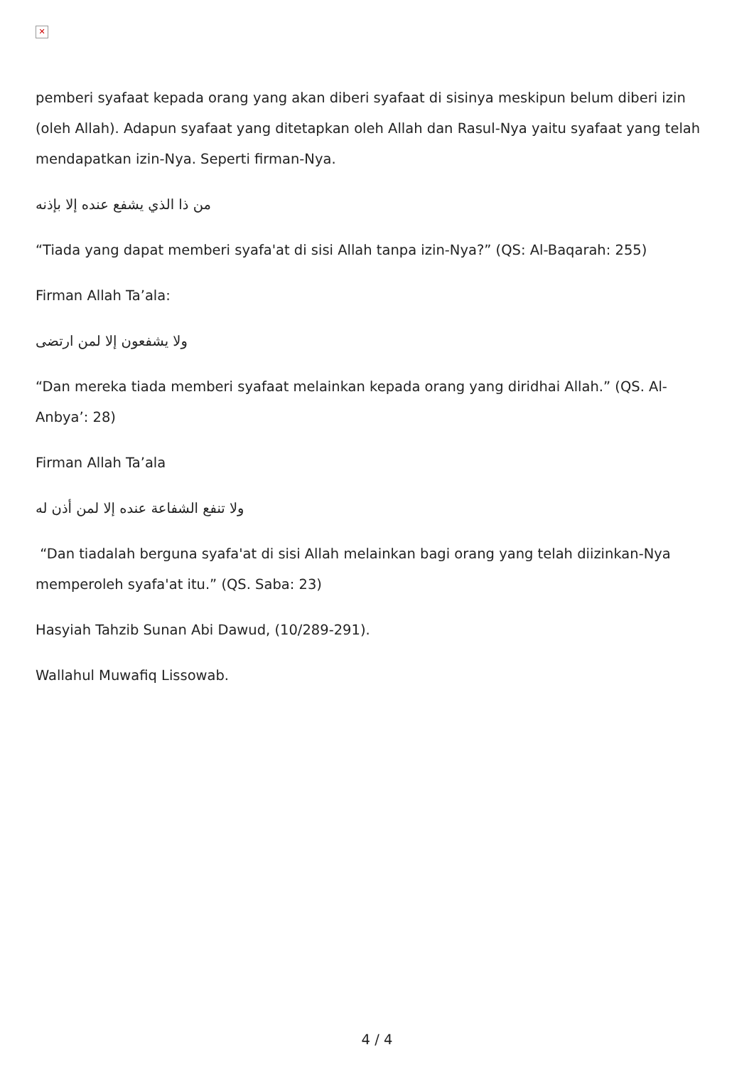✕
pemberi syafaat kepada orang yang akan diberi syafaat di sisinya meskipun belum diberi izin (oleh Allah). Adapun syafaat yang ditetapkan oleh Allah dan Rasul-Nya yaitu syafaat yang telah mendapatkan izin-Nya. Seperti firman-Nya.
من ذا الذي يشفع عنده إلا بإذنه
“Tiada yang dapat memberi syafa'at di sisi Allah tanpa izin-Nya?” (QS: Al-Baqarah: 255)
Firman Allah Ta’ala:
ولا يشفعون إلا لمن ارتضى
“Dan mereka tiada memberi syafaat melainkan kepada orang yang diridhai Allah.” (QS. Al-Anbya’: 28)
Firman Allah Ta’ala
ولا تنفع الشفاعة عنده إلا لمن أذن له
“Dan tiadalah berguna syafa'at di sisi Allah melainkan bagi orang yang telah diizinkan-Nya memperoleh syafa'at itu.” (QS. Saba: 23)
Hasyiah Tahzib Sunan Abi Dawud, (10/289-291).
Wallahul Muwafiq Lissowab.
4 / 4